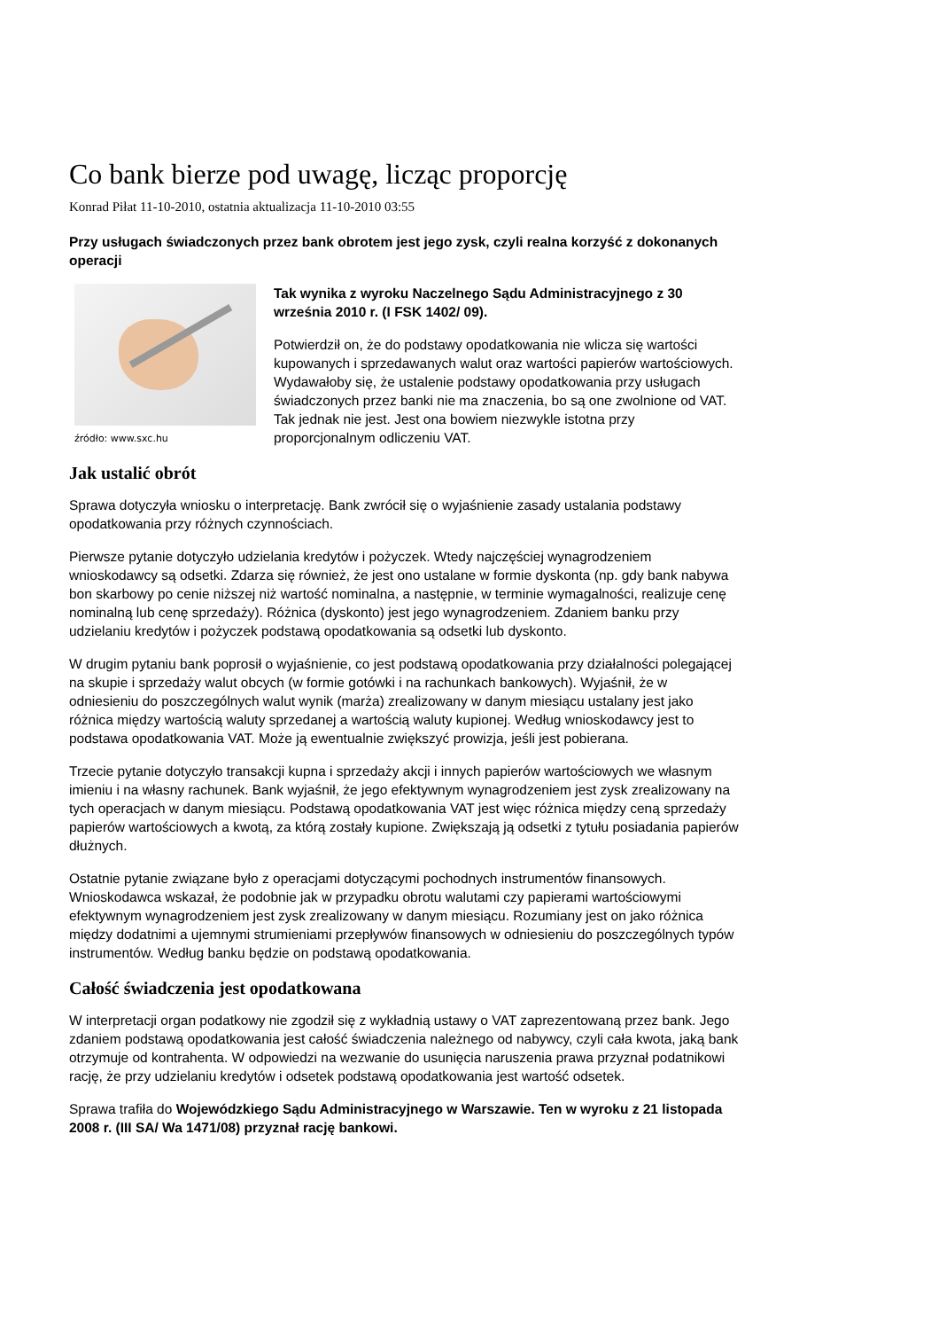Co bank bierze pod uwagę, licząc proporcję
Konrad Piłat 11-10-2010, ostatnia aktualizacja 11-10-2010 03:55
Przy usługach świadczonych przez bank obrotem jest jego zysk, czyli realna korzyść z dokonanych operacji
źródło: www.sxc.hu
Tak wynika z wyroku Naczelnego Sądu Administracyjnego z 30 września 2010 r. (I FSK 1402/ 09).
Potwierdził on, że do podstawy opodatkowania nie wlicza się wartości kupowanych i sprzedawanych walut oraz wartości papierów wartościowych. Wydawałoby się, że ustalenie podstawy opodatkowania przy usługach świadczonych przez banki nie ma znaczenia, bo są one zwolnione od VAT. Tak jednak nie jest. Jest ona bowiem niezwykle istotna przy proporcjonalnym odliczeniu VAT.
Jak ustalić obrót
Sprawa dotyczyła wniosku o interpretację. Bank zwrócił się o wyjaśnienie zasady ustalania podstawy opodatkowania przy różnych czynnościach.
Pierwsze pytanie dotyczyło udzielania kredytów i pożyczek. Wtedy najczęściej wynagrodzeniem wnioskodawcy są odsetki. Zdarza się również, że jest ono ustalane w formie dyskonta (np. gdy bank nabywa bon skarbowy po cenie niższej niż wartość nominalna, a następnie, w terminie wymagalności, realizuje cenę nominalną lub cenę sprzedaży). Różnica (dyskonto) jest jego wynagrodzeniem. Zdaniem banku przy udzielaniu kredytów i pożyczek podstawą opodatkowania są odsetki lub dyskonto.
W drugim pytaniu bank poprosił o wyjaśnienie, co jest podstawą opodatkowania przy działalności polegającej na skupie i sprzedaży walut obcych (w formie gotówki i na rachunkach bankowych). Wyjaśnił, że w odniesieniu do poszczególnych walut wynik (marża) zrealizowany w danym miesiącu ustalany jest jako różnica między wartością waluty sprzedanej a wartością waluty kupionej. Według wnioskodawcy jest to podstawa opodatkowania VAT. Może ją ewentualnie zwiększyć prowizja, jeśli jest pobierana.
Trzecie pytanie dotyczyło transakcji kupna i sprzedaży akcji i innych papierów wartościowych we własnym imieniu i na własny rachunek. Bank wyjaśnił, że jego efektywnym wynagrodzeniem jest zysk zrealizowany na tych operacjach w danym miesiącu. Podstawą opodatkowania VAT jest więc różnica między ceną sprzedaży papierów wartościowych a kwotą, za którą zostały kupione. Zwiększają ją odsetki z tytułu posiadania papierów dłużnych.
Ostatnie pytanie związane było z operacjami dotyczącymi pochodnych instrumentów finansowych. Wnioskodawca wskazał, że podobnie jak w przypadku obrotu walutami czy papierami wartościowymi efektywnym wynagrodzeniem jest zysk zrealizowany w danym miesiącu. Rozumiany jest on jako różnica między dodatnimi a ujemnymi strumieniami przepływów finansowych w odniesieniu do poszczególnych typów instrumentów. Według banku będzie on podstawą opodatkowania.
Całość świadczenia jest opodatkowana
W interpretacji organ podatkowy nie zgodził się z wykładnią ustawy o VAT zaprezentowaną przez bank. Jego zdaniem podstawą opodatkowania jest całość świadczenia należnego od nabywcy, czyli cała kwota, jaką bank otrzymuje od kontrahenta. W odpowiedzi na wezwanie do usunięcia naruszenia prawa przyznał podatnikowi rację, że przy udzielaniu kredytów i odsetek podstawą opodatkowania jest wartość odsetek.
Sprawa trafiła do Wojewódzkiego Sądu Administracyjnego w Warszawie. Ten w wyroku z 21 listopada 2008 r. (III SA/ Wa 1471/08) przyznał rację bankowi.